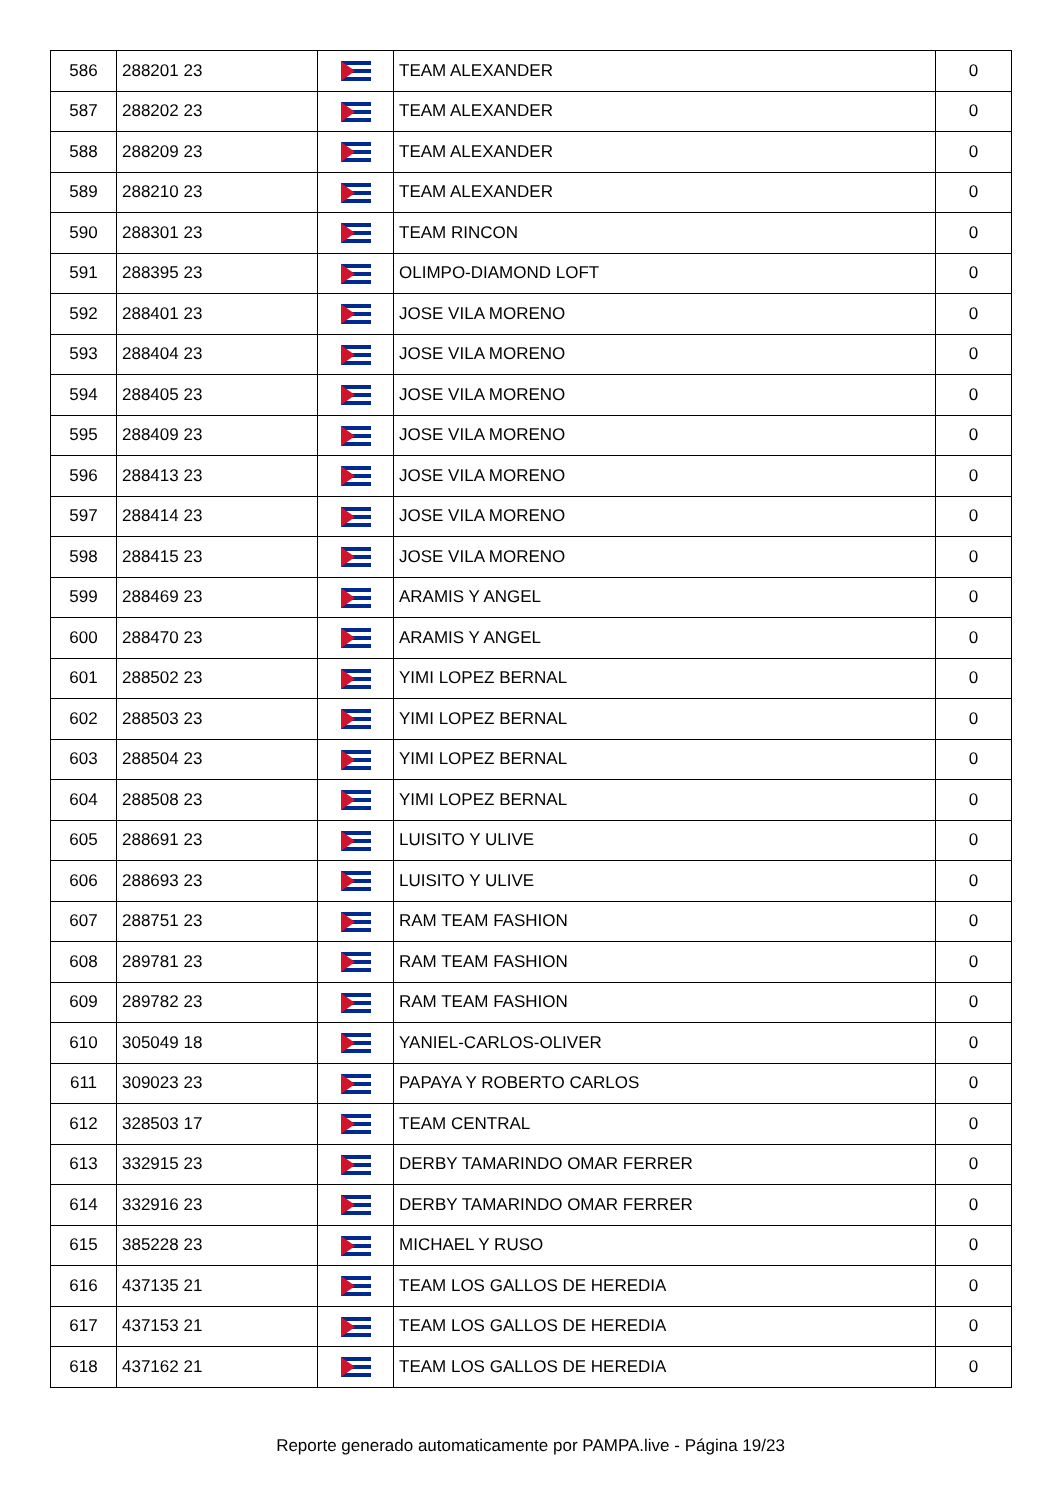| 586 | 288201 23 | | TEAM ALEXANDER | 0 |
| 587 | 288202 23 | | TEAM ALEXANDER | 0 |
| 588 | 288209 23 | | TEAM ALEXANDER | 0 |
| 589 | 288210 23 | | TEAM ALEXANDER | 0 |
| 590 | 288301 23 | | TEAM RINCON | 0 |
| 591 | 288395 23 | | OLIMPO-DIAMOND LOFT | 0 |
| 592 | 288401 23 | | JOSE VILA MORENO | 0 |
| 593 | 288404 23 | | JOSE VILA MORENO | 0 |
| 594 | 288405 23 | | JOSE VILA MORENO | 0 |
| 595 | 288409 23 | | JOSE VILA MORENO | 0 |
| 596 | 288413 23 | | JOSE VILA MORENO | 0 |
| 597 | 288414 23 | | JOSE VILA MORENO | 0 |
| 598 | 288415 23 | | JOSE VILA MORENO | 0 |
| 599 | 288469 23 | | ARAMIS Y ANGEL | 0 |
| 600 | 288470 23 | | ARAMIS Y ANGEL | 0 |
| 601 | 288502 23 | | YIMI LOPEZ BERNAL | 0 |
| 602 | 288503 23 | | YIMI LOPEZ BERNAL | 0 |
| 603 | 288504 23 | | YIMI LOPEZ BERNAL | 0 |
| 604 | 288508 23 | | YIMI LOPEZ BERNAL | 0 |
| 605 | 288691 23 | | LUISITO Y ULIVE | 0 |
| 606 | 288693 23 | | LUISITO Y ULIVE | 0 |
| 607 | 288751 23 | | RAM TEAM FASHION | 0 |
| 608 | 289781 23 | | RAM TEAM FASHION | 0 |
| 609 | 289782 23 | | RAM TEAM FASHION | 0 |
| 610 | 305049 18 | | YANIEL-CARLOS-OLIVER | 0 |
| 611 | 309023 23 | | PAPAYA Y ROBERTO CARLOS | 0 |
| 612 | 328503 17 | | TEAM CENTRAL | 0 |
| 613 | 332915 23 | | DERBY TAMARINDO OMAR FERRER | 0 |
| 614 | 332916 23 | | DERBY TAMARINDO OMAR FERRER | 0 |
| 615 | 385228 23 | | MICHAEL Y RUSO | 0 |
| 616 | 437135 21 | | TEAM LOS GALLOS DE HEREDIA | 0 |
| 617 | 437153 21 | | TEAM LOS GALLOS DE HEREDIA | 0 |
| 618 | 437162 21 | | TEAM LOS GALLOS DE HEREDIA | 0 |
Reporte generado automaticamente por PAMPA.live - Página 19/23